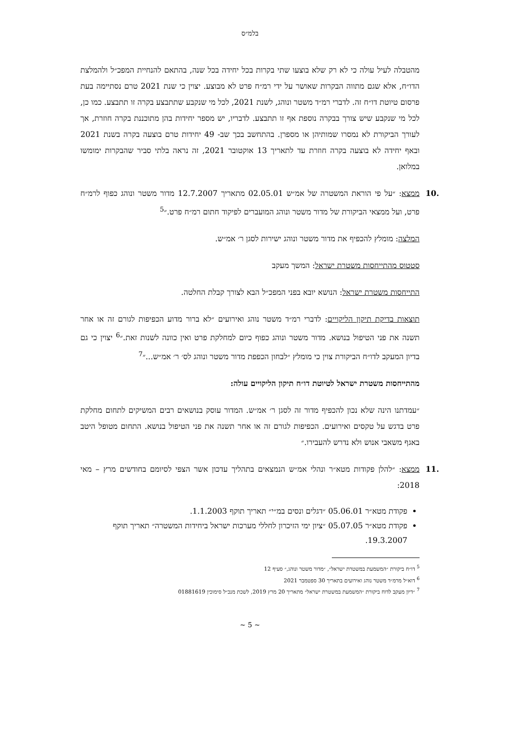בלמ״ס
מהטבלה לעיל עולה כי לא רק שלא בוצעו שתי בקרות בכל יחידה בכל שנה, בהתאם להנחיית המפכ״ל ולהמלצת הדו״ח, אלא שגם מתווה הבקרות שאושר על ידי רמ״ח פרט לא מבוצע. יצוין כי שנת 2021 טרם נסתיימה בעת פרסום טיוטת דו״ח זה. לדברי רמ״ד משטר ונוהג, לשנת 2021, לכל מי שנקבע שתתבצע בקרה זו תתבצע. כמו כן, לכל מי שנקבע שיש צורך בבקרה נוספת אף זו תתבצע. לדבריו, יש מספר יחידות בהן מתוכננת בקרה חוזרת, אך לעורך הביקורת לא נמסרו שמותיהן או מספרן. בהתחשב בכך שב- 49 יחידות טרם בוצעה בקרה בשנת 2021 ובאף יחידה לא בוצעה בקרה חוזרת עד לתאריך 13 אוקטובר 2021, זה נראה בלתי סביר שהבקרות ימומשו במלואן.
.10
ממצא: ״על פי הוראת המשטרה של אמ״ש 02.05.01 מתאריך 12.7.2007 מדור משטר ונוהג כפוף לרמ״ח פרט, ועל ממצאי הביקורת של מדור משטר ונוהג המועברים לפיקוד חתום רמ״ח פרט.״<sup>5</sup>
המלצה: מומלץ להכפיף את מדור משטר ונוהג ישירות לסגן ר׳ אמ״ש.
סטטוס מהתייחסות משטרת ישראל: המשך מעקב
התייחסות משטרת ישראל: הנושא יובא בפני המפכ״ל הבא לצורך קבלת החלטה.
תוצאות בדיקת תיקון הליקויים: לדברי רמ״ד משטר נוהג ואירועים ״לא ברור מדוע הכפיפות לגורם זה או אחר תשנה את פני הטיפול בנושא. מדור משטר ונוהג כפוף כיום למחלקת פרט ואין כוונה לשנות זאת.״<sup>6</sup> יצוין כי גם בדיון המעקב לדו״ח הביקורת צוין כי מומלץ ״לבחון הכפפת מדור משטר ונוהג לס׳ ר׳ אמ״ש...״<sup>7</sup>
מהתייחסות משטרת ישראל לטיוטת דו״ח תיקון הליקויים עולה:
״עמדתנו הינה שלא נכון להכפיף מדור זה לסגן ר׳ אמ״ש. המדור עוסק בנושאים רבים המשיקים לתחום מחלקת פרט בדגש על טקסים ואירועים. הכפיפות לגורם זה או אחר תשנה את פני הטיפול בנושא. התחום מטופל היטב באגף משאבי אנוש ולא נדרש להעבירו.״
.11
ממצא: ״להלן פקודות מטא״ר ונהלי אמ״ש הנמצאים בתהליך עדכון אשר הצפי לסיומם בחודשים מרץ – מאי 2018:
פקודת מטא״ר 05.06.01 ״דגלים ונסים במ״י״ תאריך תוקף 1.1.2003.
פקודת מטא״ר 05.07.05 ״ציון ימי הזיכרון לחללי מערכות ישראל ביחידות המשטרה״ תאריך תוקף 19.3.2007.
<sup>5</sup> דו״ח ביקורת ״המשמעת במשטרת ישראל״, ״מדור משטר ונוהג,״ סעיף 12
<sup>6</sup> דוא״ל מרמ״ד משטר נוהג ואירועים בתאריך 30 ספטמבר 2021
<sup>7</sup> ״דיון מעקב לדוח ביקורת ״המשמעת במשטרת ישראל״ מתאריך 20 מרץ 2019, לשכת מנכ״ל סימוכין 01881619
~ 5 ~